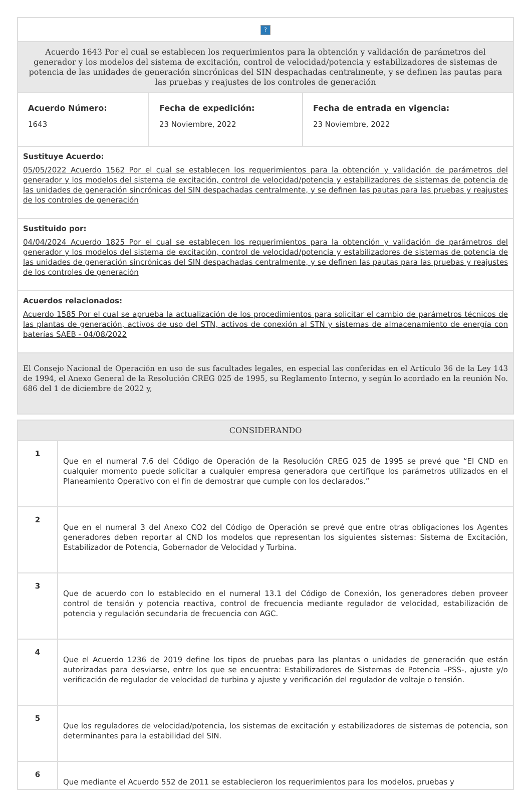| ? | | |
| Acuerdo 1643 Por el cual se establecen los requerimientos para la obtención y validación de parámetros del generador y los modelos del sistema de excitación, control de velocidad/potencia y estabilizadores de sistemas de potencia de las unidades de generación sincrónicas del SIN despachadas centralmente, y se definen las pautas para las pruebas y reajustes de los controles de generación | | |
| Acuerdo Número: 1643 | Fecha de expedición: 23 Noviembre, 2022 | Fecha de entrada en vigencia: 23 Noviembre, 2022 |
| Sustituye Acuerdo: 05/05/2022 Acuerdo 1562 Por el cual se establecen los requerimientos para la obtención y validación de parámetros del generador y los modelos del sistema de excitación, control de velocidad/potencia y estabilizadores de sistemas de potencia de las unidades de generación sincrónicas del SIN despachadas centralmente, y se definen las pautas para las pruebas y reajustes de los controles de generación | | |
| Sustituido por: 04/04/2024 Acuerdo 1825 Por el cual se establecen los requerimientos para la obtención y validación de parámetros del generador y los modelos del sistema de excitación, control de velocidad/potencia y estabilizadores de sistemas de potencia de las unidades de generación sincrónicas del SIN despachadas centralmente, y se definen las pautas para las pruebas y reajustes de los controles de generación | | |
| Acuerdos relacionados: Acuerdo 1585 Por el cual se aprueba la actualización de los procedimientos para solicitar el cambio de parámetros técnicos de las plantas de generación, activos de uso del STN, activos de conexión al STN y sistemas de almacenamiento de energía con baterías SAEB - 04/08/2022 | | |
| El Consejo Nacional de Operación en uso de sus facultades legales, en especial las conferidas en el Artículo 36 de la Ley 143 de 1994, el Anexo General de la Resolución CREG 025 de 1995, su Reglamento Interno, y según lo acordado en la reunión No. 686 del 1 de diciembre de 2022 y, | | |
| CONSIDERANDO | |
| --- | --- |
| 1 | Que en el numeral 7.6 del Código de Operación de la Resolución CREG 025 de 1995 se prevé que “El CND en cualquier momento puede solicitar a cualquier empresa generadora que certifique los parámetros utilizados en el Planeamiento Operativo con el fin de demostrar que cumple con los declarados.” |
| 2 | Que en el numeral 3 del Anexo CO2 del Código de Operación se prevé que entre otras obligaciones los Agentes generadores deben reportar al CND los modelos que representan los siguientes sistemas: Sistema de Excitación, Estabilizador de Potencia, Gobernador de Velocidad y Turbina. |
| 3 | Que de acuerdo con lo establecido en el numeral 13.1 del Código de Conexión, los generadores deben proveer control de tensión y potencia reactiva, control de frecuencia mediante regulador de velocidad, estabilización de potencia y regulación secundaria de frecuencia con AGC. |
| 4 | Que el Acuerdo 1236 de 2019 define los tipos de pruebas para las plantas o unidades de generación que están autorizadas para desviarse, entre los que se encuentra: Estabilizadores de Sistemas de Potencia –PSS-, ajuste y/o verificación de regulador de velocidad de turbina y ajuste y verificación del regulador de voltaje o tensión. |
| 5 | Que los reguladores de velocidad/potencia, los sistemas de excitación y estabilizadores de sistemas de potencia, son determinantes para la estabilidad del SIN. |
| 6 | Que mediante el Acuerdo 552 de 2011 se establecieron los requerimientos para los modelos, pruebas y |